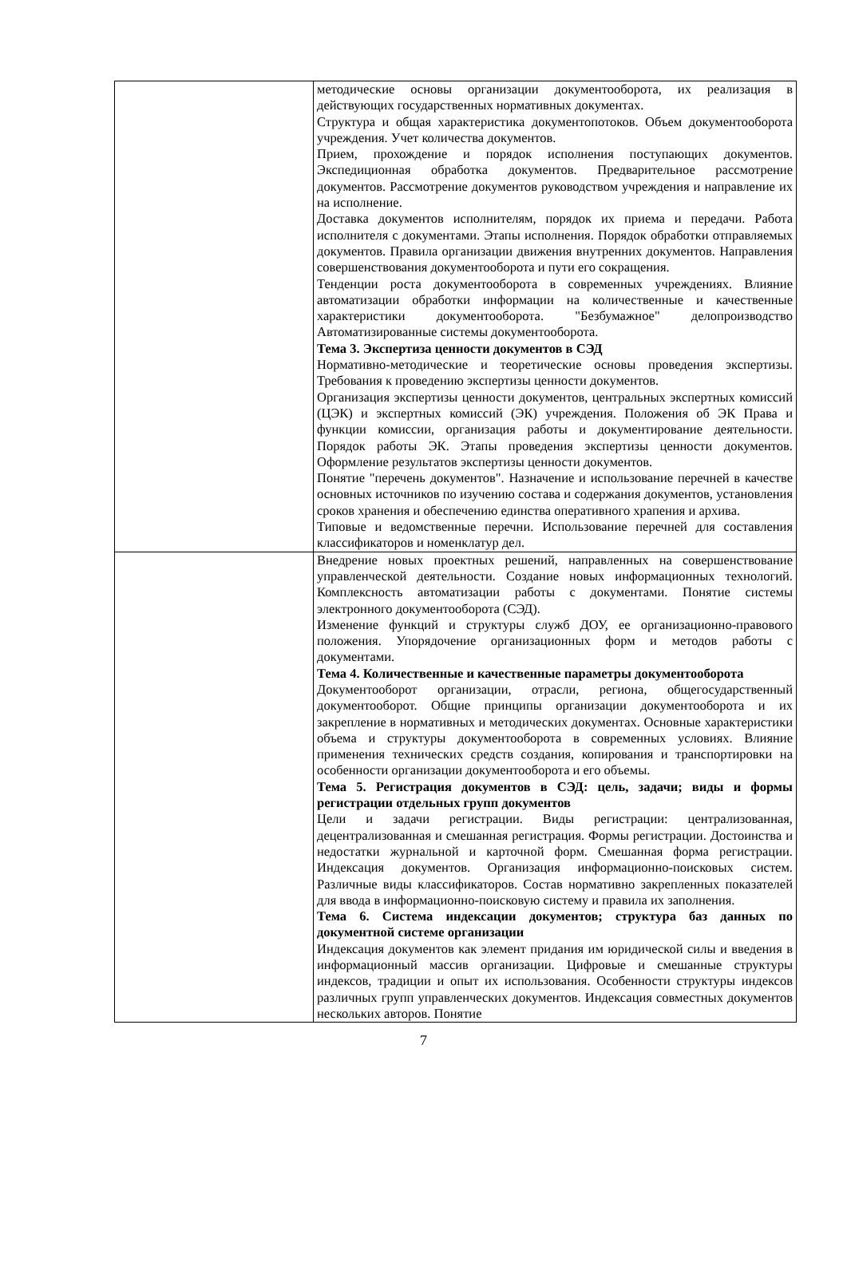| | методические основы организации документооборота, их реализация в действующих государственных нормативных документах. Структура и общая характеристика документопотоков. Объем документооборота учреждения. Учет количества документов. Прием, прохождение и порядок исполнения поступающих документов. Экспедиционная обработка документов. Предварительное рассмотрение документов. Рассмотрение документов руководством учреждения и направление их на исполнение. Доставка документов исполнителям, порядок их приема и передачи. Работа исполнителя с документами. Этапы исполнения. Порядок обработки отправляемых документов. Правила организации движения внутренних документов. Направления совершенствования документооборота и пути его сокращения. Тенденции роста документооборота в современных учреждениях. Влияние автоматизации обработки информации на количественные и качественные характеристики документооборота. "Безбумажное" делопроизводство Автоматизированные системы документооборота. Тема 3. Экспертиза ценности документов в СЭД Нормативно-методические и теоретические основы проведения экспертизы. Требования к проведению экспертизы ценности документов. Организация экспертизы ценности документов, центральных экспертных комиссий (ЦЭК) и экспертных комиссий (ЭК) учреждения. Положения об ЭК Права и функции комиссии, организация работы и документирование деятельности. Порядок работы ЭК. Этапы проведения экспертизы ценности документов. Оформление результатов экспертизы ценности документов. Понятие "перечень документов". Назначение и использование перечней в качестве основных источников по изучению состава и содержания документов, установления сроков хранения и обеспечению единства оперативного храпения и архива. Типовые и ведомственные перечни. Использование перечней для составления классификаторов и номенклатур дел. |
| | Внедрение новых проектных решений, направленных на совершенствование управленческой деятельности. Создание новых информационных технологий. Комплексность автоматизации работы с документами. Понятие системы электронного документооборота (СЭД). Изменение функций и структуры служб ДОУ, ее организационно-правового положения. Упорядочение организационных форм и методов работы с документами. Тема 4. Количественные и качественные параметры документооборота Документооборот организации, отрасли, региона, общегосударственный документооборот. Общие принципы организации документооборота и их закрепление в нормативных и методических документах. Основные характеристики объема и структуры документооборота в современных условиях. Влияние применения технических средств создания, копирования и транспортировки на особенности организации документооборота и его объемы. Тема 5. Регистрация документов в СЭД: цель, задачи; виды и формы регистрации отдельных групп документов Цели и задачи регистрации. Виды регистрации: централизованная, децентрализованная и смешанная регистрация. Формы регистрации. Достоинства и недостатки журнальной и карточной форм. Смешанная форма регистрации. Индексация документов. Организация информационно-поисковых систем. Различные виды классификаторов. Состав нормативно закрепленных показателей для ввода в информационно-поисковую систему и правила их заполнения. Тема 6. Система индексации документов; структура баз данных по документной системе организации Индексация документов как элемент придания им юридической силы и введения в информационный массив организации. Цифровые и смешанные структуры индексов, традиции и опыт их использования. Особенности структуры индексов различных групп управленческих документов. Индексация совместных документов нескольких авторов. Понятие |
7